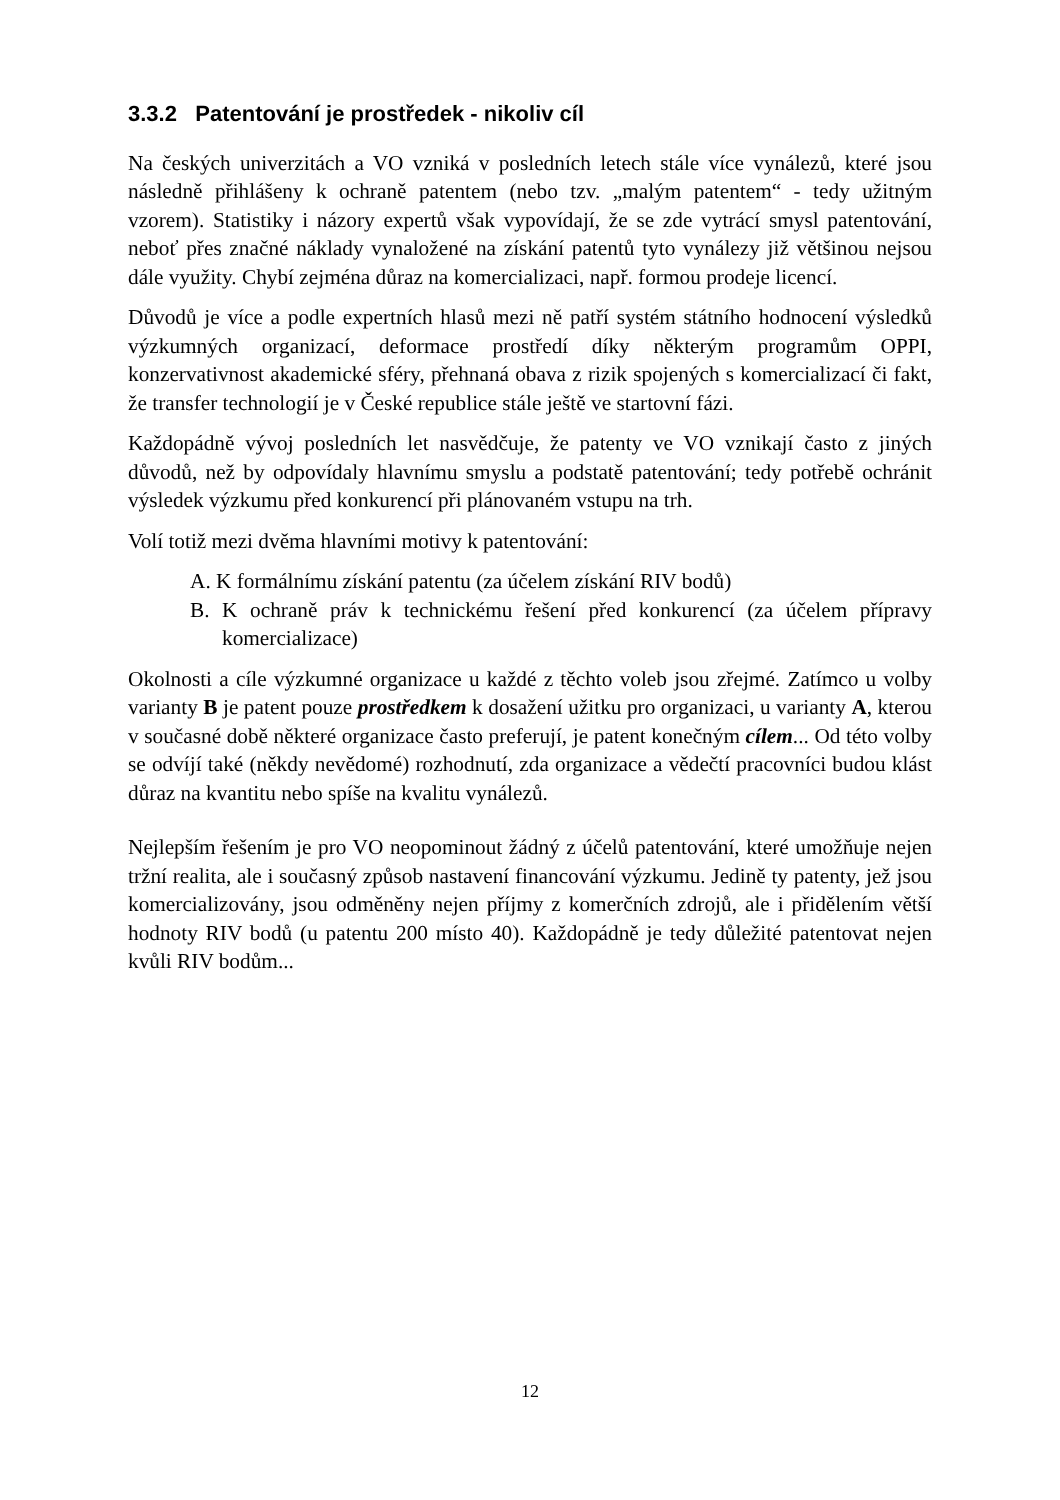3.3.2 Patentování je prostředek - nikoliv cíl
Na českých univerzitách a VO vzniká v posledních letech stále více vynálezů, které jsou následně přihlášeny k ochraně patentem (nebo tzv. „malým patentem“ - tedy užitným vzorem). Statistiky i názory expertů však vypovídají, že se zde vytrácí smysl patentování, neboť přes značné náklady vynaložené na získání patentů tyto vynálezy již většinou nejsou dále využity. Chybí zejména důraz na komercializaci, např. formou prodeje licencí.
Důvodů je více a podle expertních hlasů mezi ně patří systém státního hodnocení výsledků výzkumných organizací, deformace prostředí díky některým programům OPPI, konzervativnost akademické sféry, přehnaná obava z rizik spojených s komercializací či fakt, že transfer technologií je v České republice stále ještě ve startovní fázi.
Každopádně vývoj posledních let nasvědčuje, že patenty ve VO vznikají často z jiných důvodů, než by odpovídaly hlavnímu smyslu a podstatě patentování; tedy potřebě ochránit výsledek výzkumu před konkurencí při plánovaném vstupu na trh.
Volí totiž mezi dvěma hlavními motivy k patentování:
A. K formálnímu získání patentu (za účelem získání RIV bodů)
B. K ochraně práv k technickému řešení před konkurencí (za účelem přípravy komercializace)
Okolnosti a cíle výzkumné organizace u každé z těchto voleb jsou zřejmé. Zatímco u volby varianty B je patent pouze prostředkem k dosažení užitku pro organizaci, u varianty A, kterou v současné době některé organizace často preferují, je patent konečným cílem... Od této volby se odvíjí také (někdy nevědomé) rozhodnutí, zda organizace a vědečtí pracovníci budou klást důraz na kvantitu nebo spíše na kvalitu vynálezů.
Nejlepším řešením je pro VO neopominout žádný z účelů patentování, které umožňuje nejen tržní realita, ale i současný způsob nastavení financování výzkumu. Jedině ty patenty, jež jsou komercializovány, jsou odměněny nejen příjmy z komerčních zdrojů, ale i přidělením větší hodnoty RIV bodů (u patentu 200 místo 40). Každopádně je tedy důležité patentovat nejen kvůli RIV bodům...
12